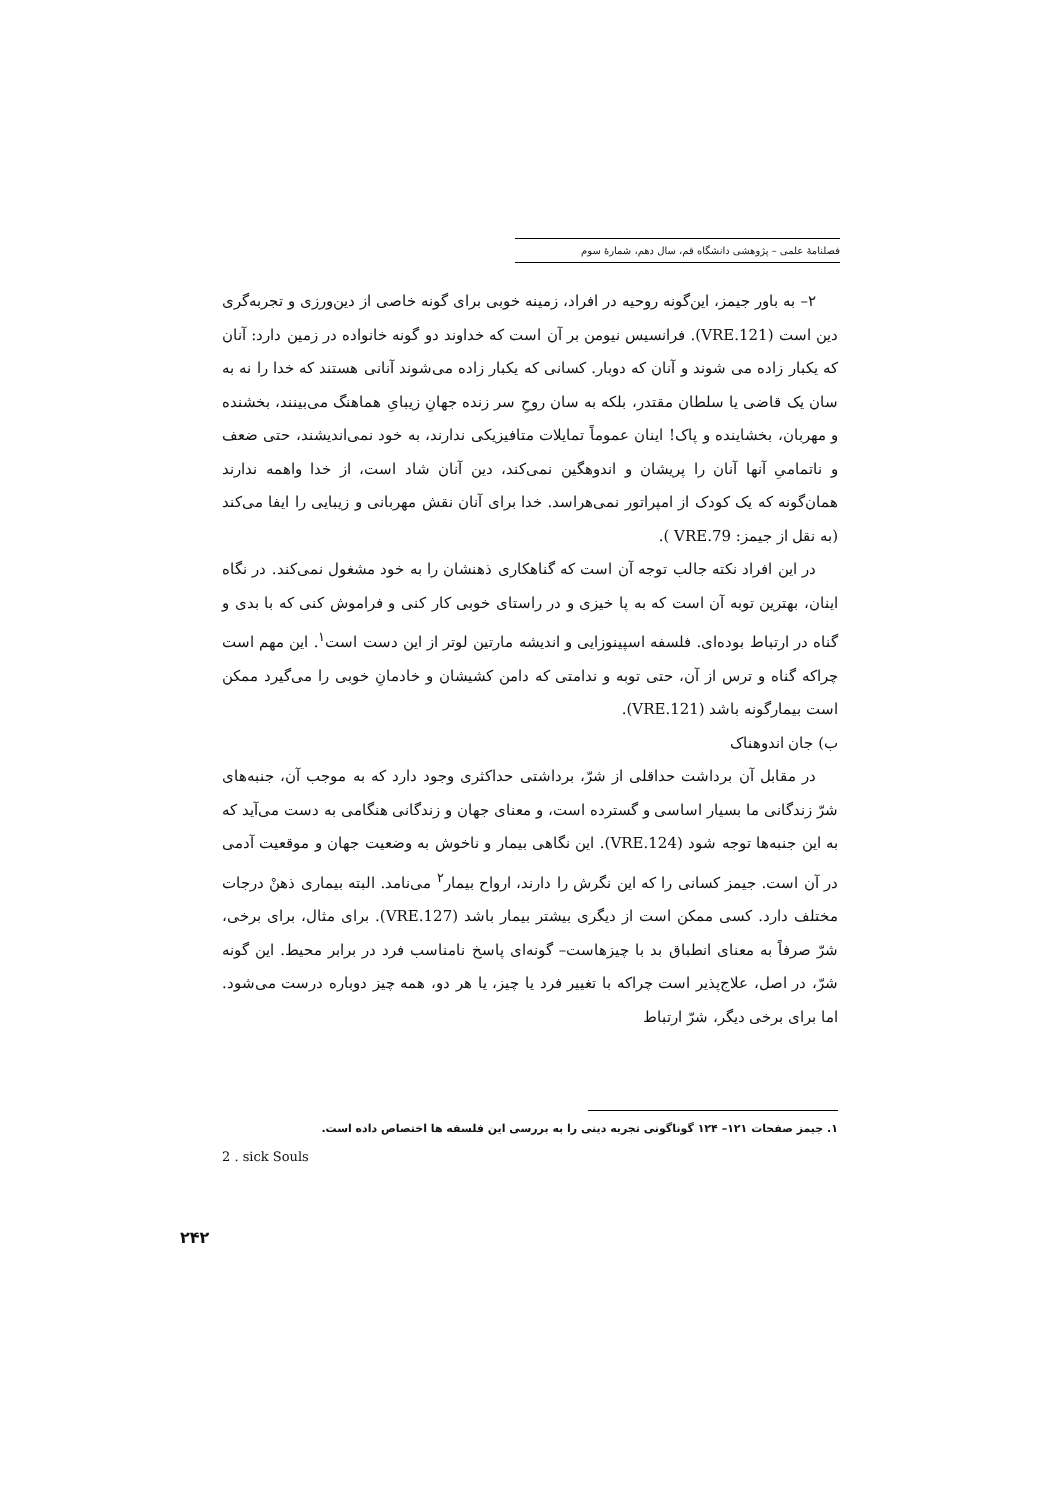فصلنامهٔ علمی – پژوهشی دانشگاه قم، سال دهم، شمارهٔ سوم
۲– به باور جیمز، این‌گونه روحیه در افراد، زمینه خوبی برای گونه خاصی از دین‌ورزی و تجربه‌گری دین است (VRE.121). فرانسیس نیومن بر آن است که خداوند دو گونه خانواده در زمین دارد: آنان که یکبار زاده می شوند و آنان که دوبار. کسانی که یکبار زاده می‌شوند آنانی هستند که خدا را نه به سان یک قاضی یا سلطان مقتدر، بلکه به سان روحِ سر زنده جهانِ زیبایِ هماهنگ می‌بینند، بخشنده و مهربان، بخشاینده و پاک! اینان عموماً تمایلات متافیزیکی ندارند، به خود نمی‌اندیشند، حتی ضعف و ناتمامیِ آنها آنان را پریشان و اندوهگین نمی‌کند، دین آنان شاد است، از خدا واهمه ندارند همان‌گونه که یک کودک از امپراتور نمی‌هراسد. خدا برای آنان نقش مهربانی و زیبایی را ایفا می‌کند (به نقل از جیمز: VRE.79 ).
در این افراد نکته جالب توجه آن است که گناهکاری ذهنشان را به خود مشغول نمی‌کند. در نگاه اینان، بهترین توبه آن است که به پا خیزی و در راستای خوبی کار کنی و فراموش کنی که با بدی و گناه در ارتباط بوده‌ای. فلسفه اسپینوزایی و اندیشه مارتین لوتر از این دست است<sup>۱</sup>. این مهم است چراکه گناه و ترس از آن، حتی توبه و ندامتی که دامن کشیشان و خادمانِ خوبی را می‌گیرد ممکن است بیمارگونه باشد (VRE.121).
ب) جان اندوهناک
در مقابل آن برداشت حداقلی از شرّ، برداشتی حداکثری وجود دارد که به موجب آن، جنبه‌های شرّ زندگانی ما بسیار اساسی و گسترده است، و معنای جهان و زندگانی هنگامی به دست می‌آید که به این جنبه‌ها توجه شود (VRE.124). این نگاهی بیمار و ناخوش به وضعیت جهان و موقعیت آدمی در آن است. جیمز کسانی را که این نگرش را دارند، ارواح بیمار<sup>۲</sup> می‌نامد. البته بیماری ذهنْ درجات مختلف دارد. کسی ممکن است از دیگری بیشتر بیمار باشد (VRE.127). برای مثال، برای برخی، شرّ صرفاً به معنای انطباق بد با چیزهاست– گونه‌ای پاسخ نامناسب فرد در برابر محیط. این گونه شرّ، در اصل، علاج‌پذیر است چراکه با تغییر فرد یا چیز، یا هر دو، همه چیز دوباره درست می‌شود. اما برای برخی دیگر، شرّ ارتباط
۱. جیمز صفحات ۱۲۱– ۱۲۴ گوناگونی تجربه دینی را به بررسی این فلسفه ها اختصاص داده است.
2 . sick Souls
۲۴۲